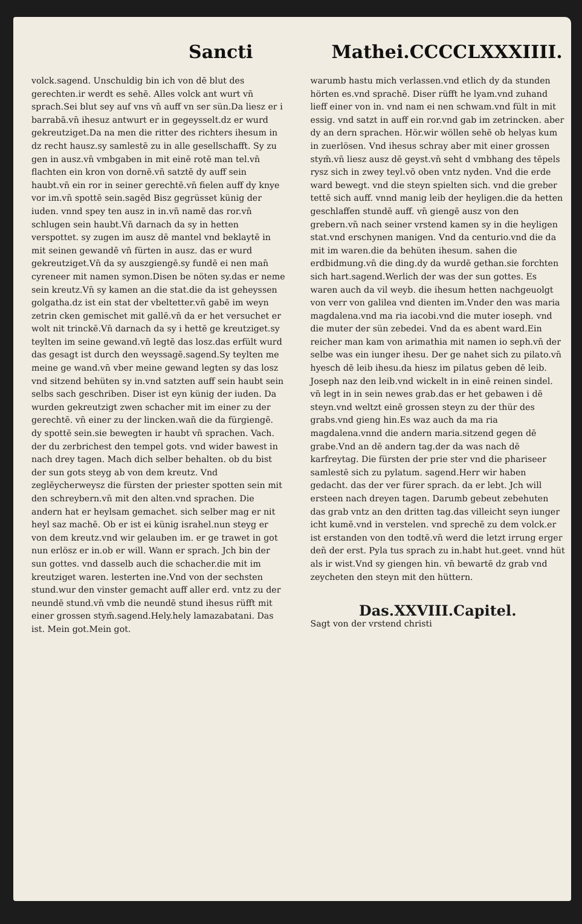Sancti Mathei.CCCCLXXXIIII.
volck.sagend. Unschuldig bin ich von dē blut des gerechten.ir werdt es sehē. Alles volck ant wurt vn̄ sprach.Sei blut sey auf vns vn̄ auff vn ser sün.Da liesz er i barrabā.vn̄ ihesuz antwurt er in gegeysselt.dz er wurd gekreutziget.Da na men die ritter des richters ihesum in dz recht hausz.sy samlestē zu in alle gesellschafft. Sy zu gen in ausz.vn̄ vmbgaben in mit einē rotē man tel.vn̄ flachten ein kron von dornē.vn̄ satztē dy auff sein haubt.vn̄ ein ror in seiner gerechtē.vn̄ fielen auff dy knye vor im.vn̄ spottē sein.sagēd Bisz gegrüsset künig der iuden. vnnd spey ten ausz in in.vn̄ namē das ror.vn̄ schlugen sein haubt.Vn̄ darnach da sy in hetten verspottet. sy zugen im ausz dē mantel vnd beklaytē in mit seinen gewandē vn̄ fürten in ausz. das er wurd gekreutziget.Vn̄ da sy auszgiengē.sy fundē ei nen man̄ cyreneer mit namen symon.Disen be nöten sy.das er neme sein kreutz.Vn̄ sy kamen an die stat.die da ist geheyssen golgatha.dz ist ein stat der vbeltetter.vn̄ gabē im weyn zetrin cken gemischet mit gallē.vn̄ da er het versuchet er wolt nit trinckē.Vn̄ darnach da sy i hettē ge kreutziget.sy teylten im seine gewand.vn̄ legtē das losz.das erfült wurd das gesagt ist durch den weyssagē.sagend.Sy teylten me meine ge wand.vn̄ vber meine gewand legten sy das losz vnd sitzend behüten sy in.vnd satzten auff sein haubt sein selbs sach geschriben. Diser ist eyn künig der iuden. Da wurden gekreutzigt zwen schacher mit im einer zu der gerechtē. vn̄ einer zu der lincken.wan̄ die da fürgiengē. dy spottē sein.sie bewegten ir haubt vn̄ sprachen. Vach. der du zerbrichest den tempel gots. vnd wider bawest in nach drey tagen. Mach dich selber behalten. ob du bist der sun gots steyg ab von dem kreutz. Vnd zeglēycherweysz die fürsten der priester spotten sein mit den schreybern.vn̄ mit den alten.vnd sprachen. Die andern hat er heylsam gemachet. sich selber mag er nit heyl saz machē. Ob er ist ei künig israhel.nun steyg er von dem kreutz.vnd wir gelauben im. er ge trawet in got nun erlösz er in.ob er will. Wann er sprach. Jch bin der sun gottes. vnd dasselb auch die schacher.die mit im kreutziget waren. lesterten ine.Vnd von der sechsten stund.wur den vinster gemacht auff aller erd. vntz zu der neundē stund.vn̄ vmb die neundē stund ihesus rüfft mit einer grossen stym̄.sagend.Hely.hely lamazabatani. Das ist. Mein got.Mein got.
warumb hastu mich verlassen.vnd etlich dy da stunden hörten es.vnd sprachē. Diser rüfft he lyam.vnd zuhand lieff einer von in. vnd nam ei nen schwam.vnd fült in mit essig. vnd satzt in auff ein ror.vnd gab im zetrincken. aber dy an dern sprachen. Hör.wir wöllen sehē ob helyas kum in zuerlösen. Vnd ihesus schray aber mit einer grossen stym̄.vn̄ liesz ausz dē geyst.vn̄ seht d vmbhang des tēpels rysz sich in zwey teyl.vō oben vntz nyden. Vnd die erde ward bewegt. vnd die steyn spielten sich. vnd die greber tettē sich auff. vnnd manig leib der heyligen.die da hetten geschlaffen stundē auff. vn̄ giengē ausz von den grebern.vn̄ nach seiner vrstend kamen sy in die heyligen stat.vnd erschynen manigen. Vnd da centurio.vnd die da mit im waren.die da behüten ihesum. sahen die erdbidmung.vn̄ die ding.dy da wurdē gethan.sie forchten sich hart.sagend.Werlich der was der sun gottes. Es waren auch da vil weyb. die ihesum hetten nachgeuolgt von verr von galilea vnd dienten im.Vnder den was maria magdalena.vnd ma ria iacobi.vnd die muter ioseph. vnd die muter der sün zebedei. Vnd da es abent ward.Ein reicher man kam von arimathia mit namen io seph.vn̄ der selbe was ein iunger ihesu. Der ge nahet sich zu pilato.vn̄ hyesch dē leib ihesu.da hiesz im pilatus geben dē leib. Joseph naz den leib.vnd wickelt in in einē reinen sindel. vn̄ legt in in sein newes grab.das er het gebawen i dē steyn.vnd weltzt einē grossen steyn zu der thür des grabs.vnd gieng hin.Es waz auch da ma ria magdalena.vnnd die andern maria.sitzend gegen dē grabe.Vnd an dē andern tag.der da was nach dē karfreytag. Die fürsten der prie ster vnd die phariseer samlestē sich zu pylatum. sagend.Herr wir haben gedacht. das der ver fürer sprach. da er lebt. Jch will ersteen nach dreyen tagen. Darumb gebeut zebehuten das grab vntz an den dritten tag.das villeicht seyn iunger icht kumē.vnd in verstelen. vnd sprechē zu dem volck.er ist erstanden von den todtē.vn̄ werd die letzt irrung erger den̄ der erst. Pyla tus sprach zu in.habt hut.geet. vnnd hüt als ir wist.Vnd sy giengen hin. vn̄ bewartē dz grab vnd zeycheten den steyn mit den hüttern.
Das.XXVIII.Capitel.
Sagt von der vrstend christi